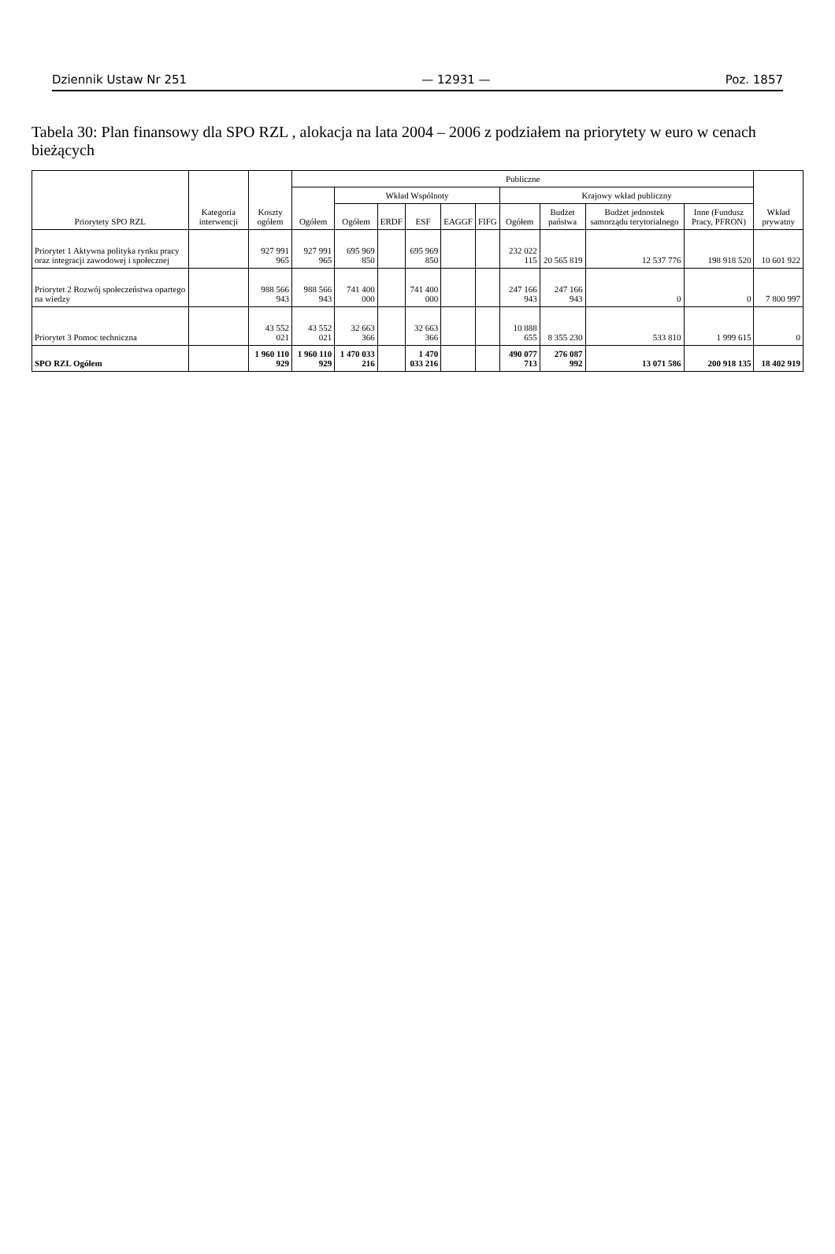Dziennik Ustaw Nr 251 — 12931 — Poz. 1857
Tabela 30: Plan finansowy dla SPO RZL , alokacja na lata 2004 – 2006 z podziałem na priorytety w euro w cenach bieżących
| Priorytety SPO RZL | Kategoria interwencji | Koszty ogółem | Publiczne | | | | | | | | | | Wkład prywatny |
| --- | --- | --- | --- | --- | --- | --- | --- | --- | --- | --- | --- | --- | --- |
| | | | Ogółem | Wkład Wspólnoty | | | | | Krajowy wkład publiczny | | | | |
| | | | | Ogółem | ERDF | ESF | EAGGF | FIFG | Ogółem | Budżet państwa | Budżet jednostek samorządu terytorialnego | Inne (Fundusz Pracy, PFRON) | |
| Priorytet 1 Aktywna polityka rynku pracy oraz integracji zawodowej i społecznej | | 927 991 965 | 927 991 965 | 695 969 850 | | 695 969 850 | | | 232 022 115 | 20 565 819 | 12 537 776 | 198 918 520 | 10 601 922 |
| Priorytet 2 Rozwój społeczeństwa opartego na wiedzy | | 988 566 943 | 988 566 943 | 741 400 000 | | 741 400 000 | | | 247 166 943 | 247 166 943 | 0 | 0 | 7 800 997 |
| Priorytet 3 Pomoc techniczna | | 43 552 021 | 43 552 021 | 32 663 366 | | 32 663 366 | | | 10 888 655 | 8 355 230 | 533 810 | 1 999 615 | 0 |
| SPO RZL Ogółem | | 1 960 110 929 | 1 960 110 929 | 1 470 033 216 | | 1 470 033 216 | | | 490 077 713 | 276 087 992 | 13 071 586 | 200 918 135 | 18 402 919 |